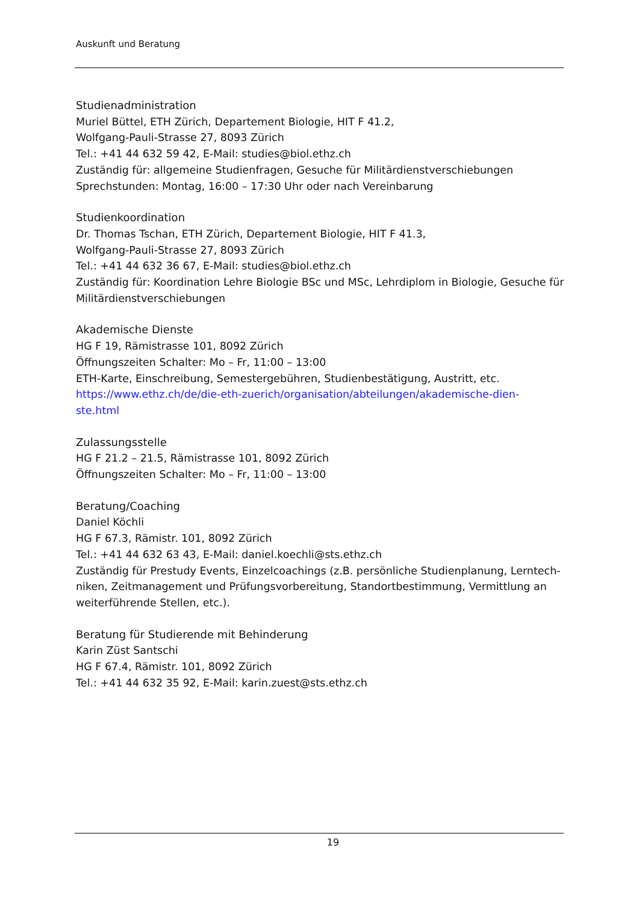Auskunft und Beratung
Studienadministration
Muriel Büttel, ETH Zürich, Departement Biologie, HIT F 41.2,
Wolfgang-Pauli-Strasse 27, 8093 Zürich
Tel.: +41 44 632 59 42, E-Mail: studies@biol.ethz.ch
Zuständig für: allgemeine Studienfragen, Gesuche für Militärdienstverschiebungen
Sprechstunden: Montag, 16:00 – 17:30 Uhr oder nach Vereinbarung
Studienkoordination
Dr. Thomas Tschan, ETH Zürich, Departement Biologie, HIT F 41.3,
Wolfgang-Pauli-Strasse 27, 8093 Zürich
Tel.: +41 44 632 36 67, E-Mail: studies@biol.ethz.ch
Zuständig für: Koordination Lehre Biologie BSc und MSc, Lehrdiplom in Biologie, Gesuche für Militärdienstverschiebungen
Akademische Dienste
HG F 19, Rämistrasse 101, 8092 Zürich
Öffnungszeiten Schalter: Mo – Fr, 11:00 – 13:00
ETH-Karte, Einschreibung, Semestergebühren, Studienbestätigung, Austritt, etc.
https://www.ethz.ch/de/die-eth-zuerich/organisation/abteilungen/akademische-dien-
ste.html
Zulassungsstelle
HG F 21.2 – 21.5, Rämistrasse 101, 8092 Zürich
Öffnungszeiten Schalter: Mo – Fr, 11:00 – 13:00
Beratung/Coaching
Daniel Köchli
HG F 67.3, Rämistr. 101, 8092 Zürich
Tel.: +41 44 632 63 43, E-Mail: daniel.koechli@sts.ethz.ch
Zuständig für Prestudy Events, Einzelcoachings (z.B. persönliche Studienplanung, Lerntech-niken, Zeitmanagement und Prüfungsvorbereitung, Standortbestimmung, Vermittlung an weiterführende Stellen, etc.).
Beratung für Studierende mit Behinderung
Karin Züst Santschi
HG F 67.4, Rämistr. 101, 8092 Zürich
Tel.: +41 44 632 35 92, E-Mail: karin.zuest@sts.ethz.ch
19